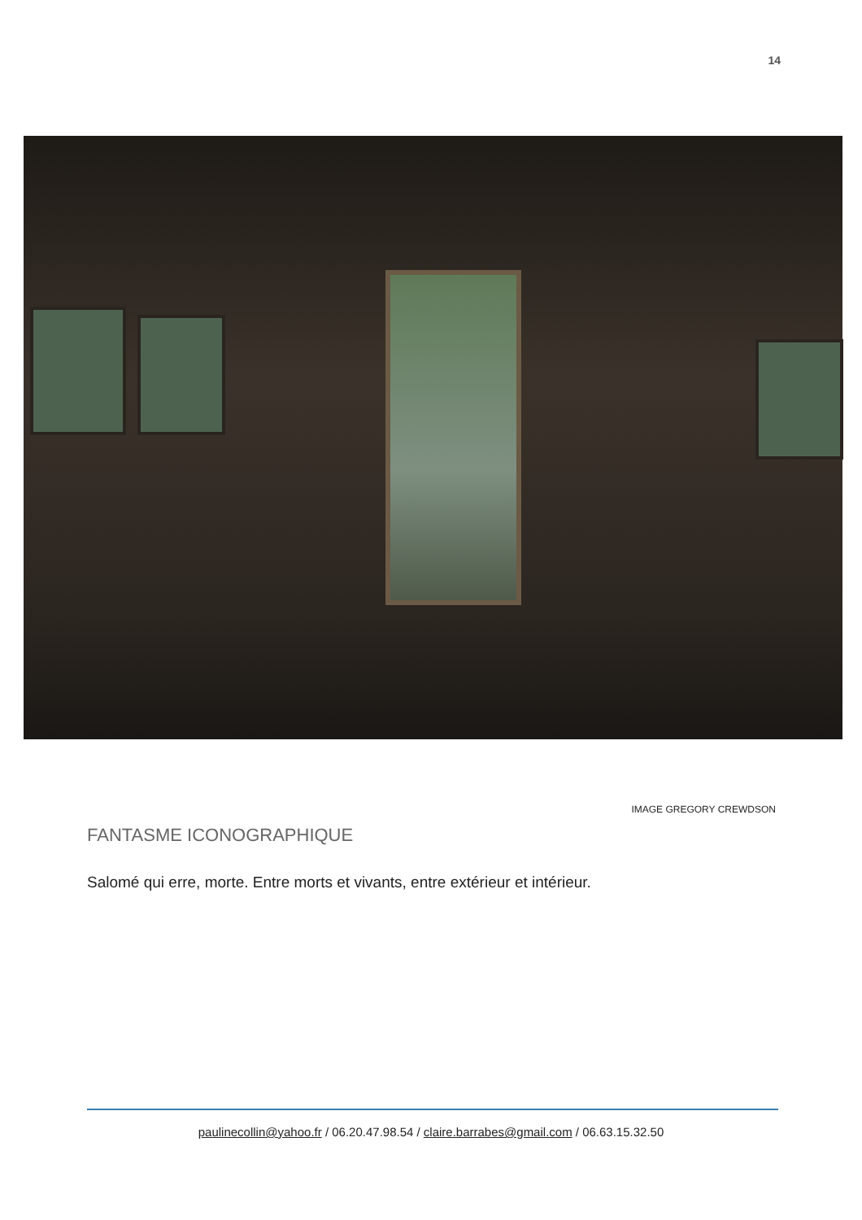14
IMAGE GREGORY CREWDSON
FANTASME ICONOGRAPHIQUE
Salomé qui erre, morte. Entre morts et vivants, entre extérieur et intérieur.
paulinecollin@yahoo.fr / 06.20.47.98.54 / claire.barrabes@gmail.com / 06.63.15.32.50